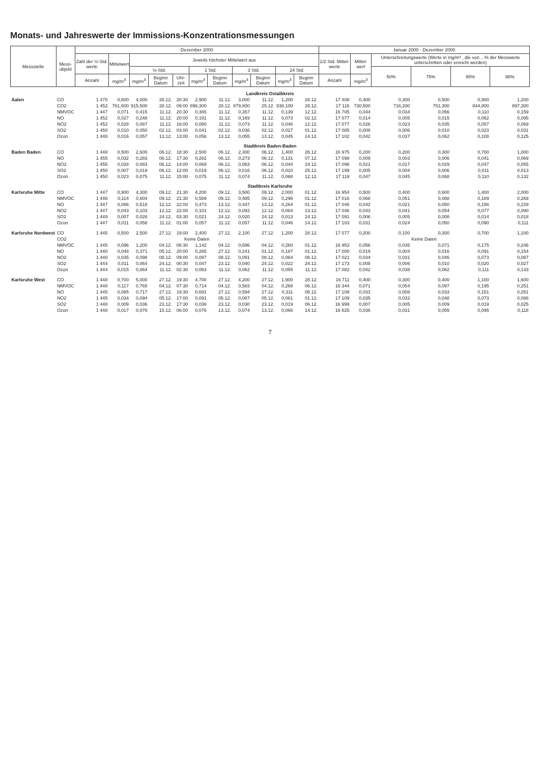Monats- und Jahreswerte der Immissions-Konzentrationsmessungen
| Messstelle | Mess- objekt | Dezember 2000 | | | | | | | | | | | Januar 2000 - Dezember 2000 | | | | | |
| --- | --- | --- | --- | --- | --- | --- | --- | --- | --- | --- | --- | --- | --- | --- | --- | --- | --- | --- |
| | | Zahl der ½-Std. werte | Mittelwert | Jeweils höchster Mittelwert aus | | | | | | | | | 1/2 Std. Mittel-werte | Mittel-wert | Unterschreitungswerte (Werte in mg/m³ , die von ...% der Messwerte unterschritten oder erreicht werden) | | | |
| | | | | ½-Std. | | | 1 Std. | | 3 Std. | | 24 Std. | | | | 50% | 75% | 95% | 98% |
| | | Anzahl | mg/m<sup>3</sup> | mg/m<sup>3</sup> | Beginn Datum | Uhr-zeit | mg/m<sup>3</sup> | Beginn Datum | mg/m<sup>3</sup> | Beginn Datum | mg/m<sup>3</sup> | Beginn Datum | Anzahl | mg/m<sup>3</sup> | | | | |
| Landkreis Ostalbkreis | | | | | | | | | | | | | | | | | | |
| Aalen | CO | 1 470 | 0,600 | 4,000 | 28.12. | 20:30 | 2,900 | 11.12. | 3,000 | 11.12. | 1,200 | 28.12. | 17 408 | 0,400 | 0,300 | 0,500 | 0,900 | 1,200 |
| | CO2 | 1 452 | 761,600 | 915,500 | 28.12. | 09:00 | 898,300 | 28.12. | 879,800 | 25.12. | 838,100 | 26.12. | 17 116 | 730,500 | 716,200 | 751,300 | 844,800 | 897,300 |
| | NMVOC | 1 447 | 0,071 | 0,415 | 11.12. | 20:30 | 0,365 | 11.12. | 0,357 | 11.12. | 0,139 | 12.12. | 16 705 | 0,044 | 0,034 | 0,056 | 0,110 | 0,159 |
| | NO | 1 452 | 0,027 | 0,248 | 11.12. | 20:00 | 0,191 | 11.12. | 0,169 | 11.12. | 0,073 | 02.12. | 17 077 | 0,014 | 0,005 | 0,015 | 0,062 | 0,095 |
| | NO2 | 1 452 | 0,028 | 0,087 | 11.12. | 16:00 | 0,080 | 11.12. | 0,073 | 11.12. | 0,046 | 12.12. | 17 077 | 0,026 | 0,023 | 0,035 | 0,057 | 0,069 |
| | SO2 | 1 450 | 0,010 | 0,050 | 02.12. | 03:00 | 0,041 | 02.12. | 0,036 | 02.12. | 0,027 | 01.12. | 17 085 | 0,008 | 0,006 | 0,010 | 0,023 | 0,031 |
| | Ozon | 1 448 | 0,016 | 0,057 | 13.12. | 13:00 | 0,056 | 13.12. | 0,055 | 13.12. | 0,045 | 14.12. | 17 102 | 0,042 | 0,037 | 0,062 | 0,108 | 0,125 |
| Stadtkreis Baden-Baden | | | | | | | | | | | | | | | | | | |
| Baden Baden | CO | 1 448 | 0,500 | 2,600 | 06.12. | 18:30 | 2,500 | 06.12. | 2,300 | 06.12. | 1,400 | 26.12. | 16 975 | 0,200 | 0,200 | 0,300 | 0,700 | 1,000 |
| | NO | 1 455 | 0,032 | 0,283 | 06.12. | 17:30 | 0,282 | 06.12. | 0,273 | 06.12. | 0,131 | 07.12. | 17 098 | 0,009 | 0,003 | 0,006 | 0,041 | 0,069 |
| | NO2 | 1 455 | 0,028 | 0,083 | 06.12. | 14:00 | 0,069 | 06.12. | 0,063 | 06.12. | 0,044 | 19.12. | 17 098 | 0,021 | 0,017 | 0,029 | 0,047 | 0,055 |
| | SO2 | 1 450 | 0,007 | 0,019 | 06.12. | 12:00 | 0,019 | 06.12. | 0,016 | 06.12. | 0,010 | 25.12. | 17 199 | 0,005 | 0,004 | 0,006 | 0,011 | 0,013 |
| | Ozon | 1 450 | 0,023 | 0,075 | 11.12. | 15:00 | 0,075 | 11.12. | 0,074 | 11.12. | 0,068 | 12.12. | 17 119 | 0,047 | 0,045 | 0,068 | 0,110 | 0,132 |
| Stadtkreis Karlsruhe | | | | | | | | | | | | | | | | | | |
| Karlsruhe Mitte | CO | 1 447 | 0,900 | 4,300 | 09.12. | 21:30 | 4,200 | 09.12. | 3,500 | 09.12. | 2,000 | 01.12. | 16 954 | 0,500 | 0,400 | 0,600 | 1,400 | 2,000 |
| | NMVOC | 1 446 | 0,114 | 0,604 | 09.12. | 21:30 | 0,589 | 09.12. | 0,485 | 09.12. | 0,296 | 01.12. | 17 016 | 0,068 | 0,051 | 0,088 | 0,189 | 0,269 |
| | NO | 1 447 | 0,086 | 0,518 | 12.12. | 22:00 | 0,473 | 13.12. | 0,447 | 13.12. | 0,264 | 01.12. | 17 046 | 0,042 | 0,021 | 0,050 | 0,156 | 0,229 |
| | NO2 | 1 447 | 0,043 | 0,103 | 12.12. | 22:00 | 0,101 | 12.12. | 0,092 | 12.12. | 0,064 | 13.12. | 17 046 | 0,043 | 0,041 | 0,054 | 0,077 | 0,090 |
| | SO2 | 1 449 | 0,007 | 0,026 | 24.12. | 03:30 | 0,021 | 24.12. | 0,020 | 24.12. | 0,013 | 24.12. | 17 091 | 0,006 | 0,005 | 0,008 | 0,014 | 0,018 |
| | Ozon | 1 447 | 0,011 | 0,058 | 11.12. | 01:00 | 0,057 | 11.12. | 0,057 | 11.12. | 0,046 | 14.12. | 17 103 | 0,031 | 0,024 | 0,050 | 0,090 | 0,111 |
| Karlsruhe Nordwest | CO | 1 445 | 0,500 | 2,500 | 27.12. | 19:00 | 2,400 | 27.12. | 2,100 | 27.12. | 1,200 | 28.12. | 17 077 | 0,200 | 0,100 | 0,300 | 0,700 | 1,100 |
| | CO2 | Keine Daten | | | | | | | | | | | Keine Daten | | | | | |
| | NMVOC | 1 445 | 0,096 | 1,200 | 04.12. | 08:30 | 1,142 | 04.12. | 0,696 | 04.12. | 0,260 | 01.12. | 16 953 | 0,056 | 0,035 | 0,071 | 0,175 | 0,246 |
| | NO | 1 440 | 0,048 | 0,371 | 05.12. | 20:00 | 0,265 | 27.12. | 0,241 | 01.12. | 0,187 | 01.12. | 17 000 | 0,019 | 0,004 | 0,016 | 0,091 | 0,154 |
| | NO2 | 1 440 | 0,035 | 0,098 | 08.12. | 09:00 | 0,097 | 08.12. | 0,091 | 08.12. | 0,064 | 08.12. | 17 021 | 0,034 | 0,031 | 0,046 | 0,073 | 0,087 |
| | SO2 | 1 444 | 0,011 | 0,064 | 24.12. | 00:30 | 0,047 | 23.12. | 0,040 | 24.12. | 0,022 | 24.12. | 17 173 | 0,008 | 0,006 | 0,010 | 0,020 | 0,027 |
| | Ozon | 1 444 | 0,015 | 0,064 | 11.12. | 02:30 | 0,063 | 11.12. | 0,062 | 11.12. | 0,055 | 11.12. | 17 082 | 0,042 | 0,038 | 0,062 | 0,111 | 0,133 |
| Karlsruhe West | CO | 1 448 | 0,700 | 5,000 | 27.12. | 19:30 | 4,700 | 27.12. | 4,200 | 27.12. | 1,900 | 28.12. | 16 711 | 0,400 | 0,300 | 0,400 | 1,100 | 1,600 |
| | NMVOC | 1 448 | 0,117 | 0,765 | 04.12. | 07:30 | 0,714 | 04.12. | 0,583 | 04.12. | 0,268 | 06.12. | 16 344 | 0,071 | 0,054 | 0,097 | 0,195 | 0,251 |
| | NO | 1 445 | 0,085 | 0,717 | 27.12. | 19:30 | 0,691 | 27.12. | 0,594 | 27.12. | 0,311 | 06.12. | 17 109 | 0,033 | 0,008 | 0,033 | 0,151 | 0,251 |
| | NO2 | 1 445 | 0,034 | 0,094 | 05.12. | 17:00 | 0,091 | 05.12. | 0,087 | 05.12. | 0,061 | 01.12. | 17 109 | 0,035 | 0,032 | 0,048 | 0,073 | 0,086 |
| | SO2 | 1 448 | 0,009 | 0,036 | 23.12. | 17:30 | 0,036 | 23.12. | 0,030 | 23.12. | 0,019 | 06.12. | 16 999 | 0,007 | 0,005 | 0,009 | 0,019 | 0,025 |
| | Ozon | 1 448 | 0,017 | 0,078 | 15.12. | 06:00 | 0,076 | 13.12. | 0,074 | 13.12. | 0,066 | 14.12. | 16 825 | 0,036 | 0,031 | 0,055 | 0,095 | 0,118 |
7